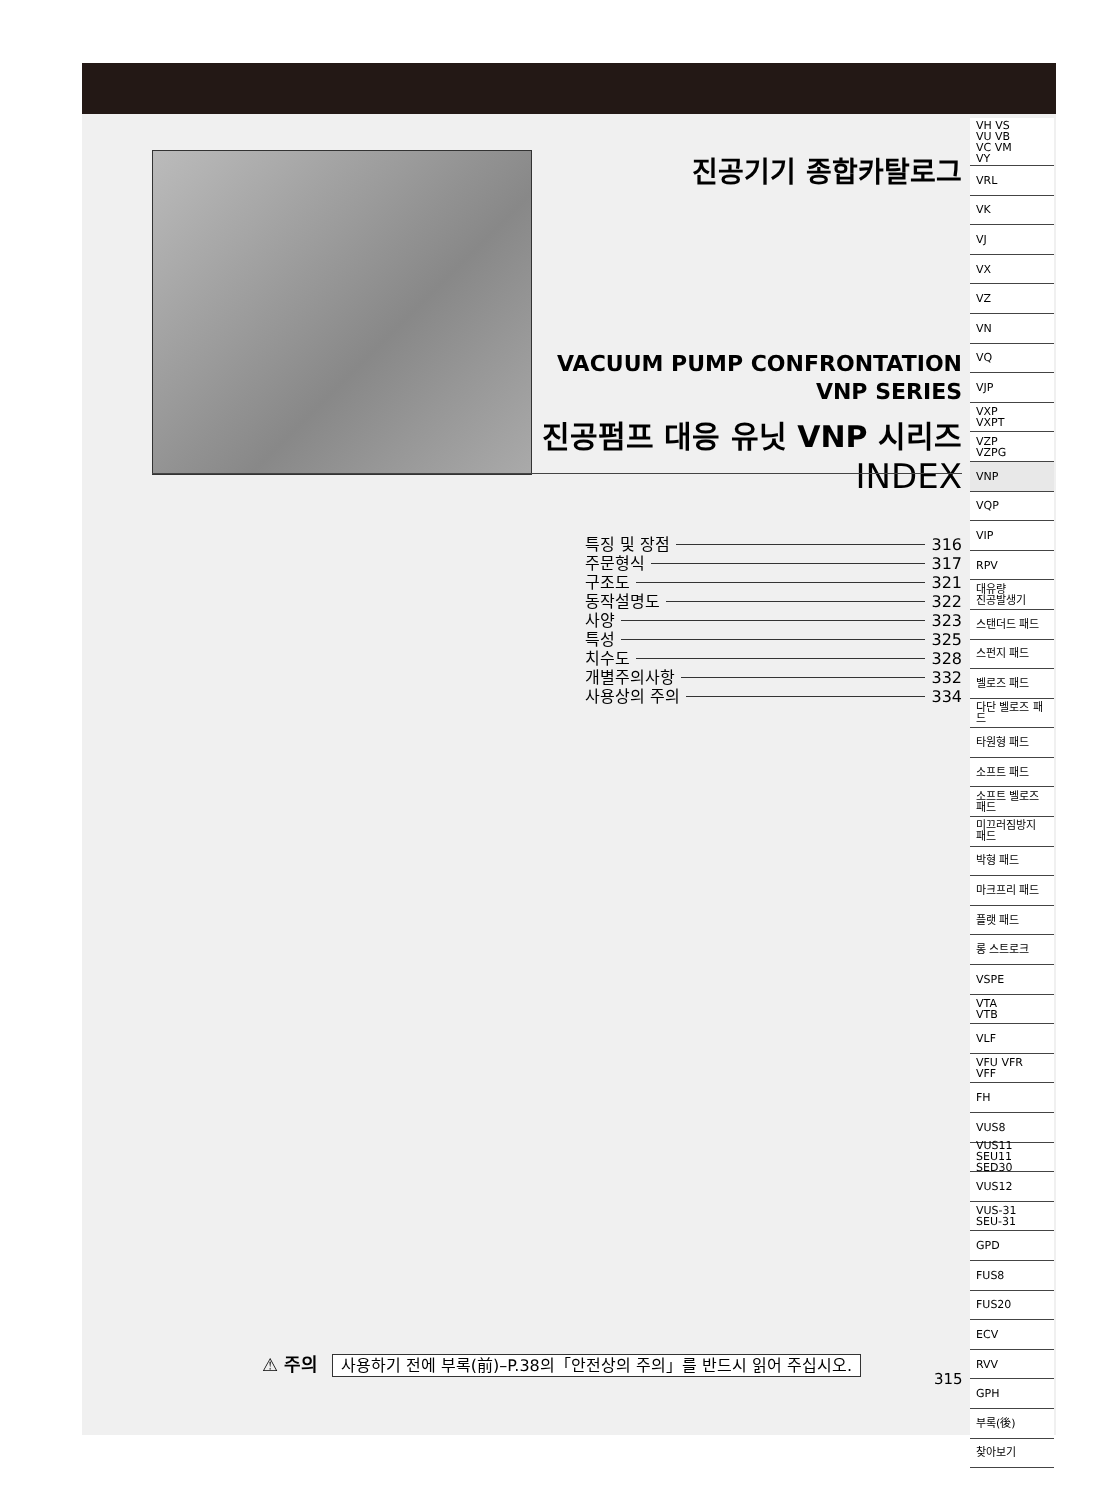진공기기 종합카탈로그
VACUUM PUMP CONFRONTATION
VNP SERIES
진공펌프 대응 유닛 VNP 시리즈
INDEX
특징 및 장점 316
주문형식 317
구조도 321
동작설명도 322
사양 323
특성 325
치수도 328
개별주의사항 332
사용상의 주의 334
⚠ 주의 사용하기 전에 부록(前)–P.38의「안전상의 주의」를 반드시 읽어 주십시오.
315
VH VS
VU VB
VC VM
VY
VRL
VK
VJ
VX
VZ
VN
VQ
VJP
VXP
VXPT
VZP
VZPG
VNP
VQP
VIP
RPV
대유량
진공발생기
스탠더드 패드
스펀지 패드
벨로즈 패드
다단 벨로즈 패드
타원형 패드
소프트 패드
소프트 벨로즈
패드
미끄러짐방지
패드
박형 패드
마크프리 패드
플랫 패드
롱 스트로크
VSPE
VTA
VTB
VLF
VFU VFR
VFF
FH
VUS8
VUS11 SEU11
SED30
VUS12
VUS-31
SEU-31
GPD
FUS8
FUS20
ECV
RVV
GPH
부록(後)
찾아보기